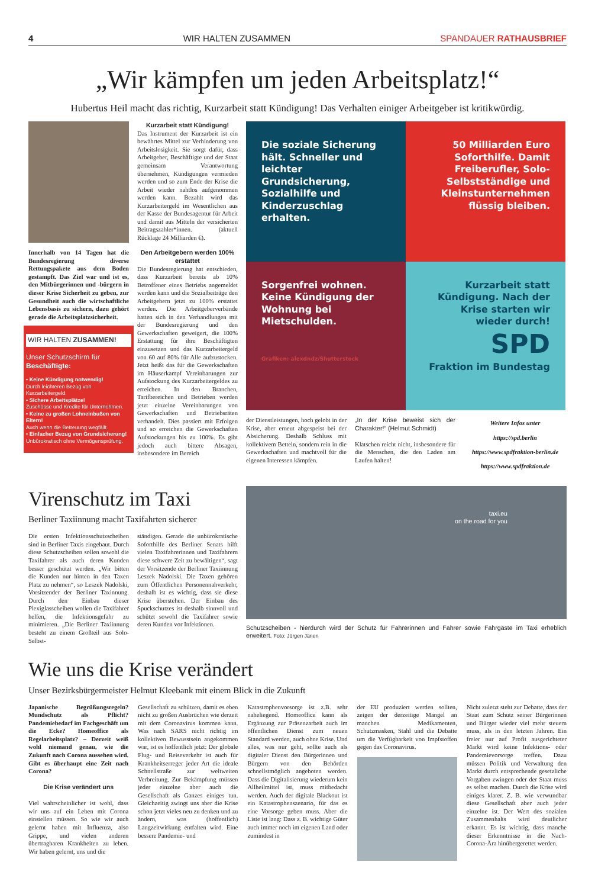4 WIR HALTEN ZUSAMMEN SPANDAUER RATHAUSBRIEF
„Wir kämpfen um jeden Arbeitsplatz!“
Hubertus Heil macht das richtig, Kurzarbeit statt Kündigung! Das Verhalten einiger Arbeitgeber ist kritikwürdig.
Innerhalb von 14 Tagen hat die Bundesregierung diverse Rettungspakete aus dem Boden gestampft. Das Ziel war und ist es, den Mitbürgerinnen und -bürgern in dieser Krise Sicherheit zu geben, zur Gesundheit auch die wirtschaftliche Lebensbasis zu sichern, dazu gehört gerade die Arbeitsplatzsicherheit.
WIR HALTEN ZUSAMMEN!
Unser Schutzschirm für Beschäftigte:
• Keine Kündigung notwendig!
Durch leichteren Bezug von Kurzarbeitergeld.
• Sichere Arbeitsplätze!
Zuschüsse und Kredite für Unternehmen.
• Keine zu großen Lohneinbußen von Eltern!
Auch wenn die Betreuung wegfällt.
• Einfacher Bezug von Grundsicherung!
Unbürokratisch ohne Vermögensprüfung.
Kurzarbeit statt Kündigung!
Das Instrument der Kurzarbeit ist ein bewährtes Mittel zur Verhinderung von Arbeitslosigkeit. Sie sorgt dafür, dass Arbeitgeber, Beschäftigte und der Staat gemeinsam Verantwortung übernehmen, Kündigungen vermieden werden und so zum Ende der Krise die Arbeit wieder nahtlos aufgenommen werden kann. Bezahlt wird das Kurzarbeitergeld im Wesentlichen aus der Kasse der Bundesagentur für Arbeit und damit aus Mitteln der versicherten Beitragszahler*innen. (aktuell Rücklage 24 Milliarden €).
Den Arbeitgebern werden 100% erstattet
Die Bundesregierung hat entschieden, dass Kurzarbeit bereits ab 10% Betroffener eines Betriebs angemeldet werden kann und die Sozialbeiträge den Arbeitgebern jetzt zu 100% erstattet werden. Die Arbeitgeberverbände hatten sich in den Verhandlungen mit der Bundesregierung und den Gewerkschaften geweigert, die 100% Erstattung für ihre Beschäftigten einzusetzen und das Kurzarbeitergeld von 60 auf 80% für Alle aufzustocken. Jetzt heißt das für die Gewerkschaften im Häuserkampf Vereinbarungen zur Aufstockung des Kurzarbeitergeldes zu erreichen. In den Branchen, Tarifbereichen und Betrieben werden jetzt einzelne Vereinbarungen von Gewerkschaften und Betriebsräten verhandelt. Dies passiert mit Erfolgen und so erreichen die Gewerkschaften Aufstockungen bis zu 100%. Es gibt jedoch auch bittere Absagen, insbesondere im Bereich
Die soziale Sicherung hält. Schneller und leichter Grundsicherung, Sozialhilfe und Kinderzuschlag erhalten.
50 Milliarden Euro Soforthilfe. Damit Freiberufler, Solo-Selbstständige und Kleinstunternehmen flüssig bleiben.
Sorgenfrei wohnen. Keine Kündigung der Wohnung bei Mietschulden.
Grafiken: alexdndz/Shutterstock
Kurzarbeit statt Kündigung. Nach der Krise starten wir wieder durch!
SPD
Fraktion im Bundestag
der Dienstleistungen, hoch gelobt in der Krise, aber erneut abgespeist bei der Absicherung. Deshalb Schluss mit kollektivem Betteln, sondern rein in die Gewerkschaften und machtvoll für die eigenen Interessen kämpfen.
„In der Krise beweist sich der Charakter!“ (Helmut Schmidt)
Klatschen reicht nicht, insbesondere für die Menschen, die den Laden am Laufen halten!
Weitere Infos unter
https://spd.berlin
https://www.spdfraktion-berlin.de
https://www.spdfraktion.de
Virenschutz im Taxi
Berliner Taxiinnung macht Taxifahrten sicherer
Die ersten Infektionsschutzscheiben sind in Berliner Taxis eingebaut. Durch diese Schutzscheiben sollen sowohl die Taxifahrer als auch deren Kunden besser geschützt werden. „Wir bitten die Kunden nur hinten in den Taxen Platz zu nehmen“, so Leszek Nadolski, Vorsitzender der Berliner Taxinnung. Durch den Einbau dieser Plexiglasscheiben wollen die Taxifahrer helfen, die Infektionsgefahr zu minimieren. „Die Berliner Taxiinnung besteht zu einem Großteil aus Solo-Selbst-
ständigen. Gerade die unbürokratische Soforthilfe des Berliner Senats hilft vielen Taxifahrerinnen und Taxifahrern diese schwere Zeit zu bewältigen“, sagt der Vorsitzende der Berliner Taxiinnung Leszek Nadolski. Die Taxen gehören zum Öffentlichen Personennahverkehr, deshalb ist es wichtig, dass sie diese Krise überstehen. Der Einbau des Spuckschutzes ist deshalb sinnvoll und schützt sowohl die Taxifahrer sowie deren Kunden vor Infektionen.
taxi.eu
on the road for you
Schutzscheiben - hierdurch wird der Schutz für Fahrerinnen und Fahrer sowie Fahrgäste im Taxi erheblich erweitert. Foto: Jürgen Jänen
Wie uns die Krise verändert
Unser Bezirksbürgermeister Helmut Kleebank mit einem Blick in die Zukunft
Japanische Begrüßungsregeln? Mundschutz als Pflicht? Pandemiebedarf im Fachgeschäft um die Ecke? Homeoffice als Regelarbeitsplatz? – Derzeit weiß wohl niemand genau, wie die Zukunft nach Corona aussehen wird. Gibt es überhaupt eine Zeit nach Corona?
Die Krise verändert uns
Viel wahrscheinlicher ist wohl, dass wir uns auf ein Leben mit Corona einstellen müssen. So wie wir auch gelernt haben mit Influenza, also Grippe, und vielen anderen übertragbaren Krankheiten zu leben. Wir haben gelernt, uns und die
Gesellschaft zu schützen, damit es eben nicht zu großen Ausbrüchen wie derzeit mit dem Coronavirus kommen kann. Was nach SARS nicht richtig im kollektiven Bewusstsein angekommen war, ist es hoffentlich jetzt: Der globale Flug- und Reiseverkehr ist auch für Krankheitserreger jeder Art die ideale Schnellstraße zur weltweiten Verbreitung. Zur Bekämpfung müssen jeder einzelne aber auch die Gesellschaft als Ganzes einiges tun. Gleichzeitig zwingt uns aber die Krise schon jetzt vieles neu zu denken und zu ändern, was (hoffentlich) Langzeitwirkung entfalten wird. Eine bessere Pandemie- und
Katastrophenvorsorge ist z.B. sehr naheliegend. Homeoffice kann als Ergänzung zur Präsenzarbeit auch im öffentlichen Dienst zum neuen Standard werden, auch ohne Krise. Und alles, was nur geht, sollte auch als digitaler Dienst den Bürgerinnen und Bürgern von den Behörden schnellstmöglich angeboten werden. Dass die Digitalisierung wiederum kein Allheilmittel ist, muss mitbedacht werden. Auch der digitale Blackout ist ein Katastrophenszenario, für das es eine Vorsorge geben muss. Aber die Liste ist lang: Dass z. B. wichtige Güter auch immer noch im eigenen Land oder zumindest in
der EU produziert werden sollten, zeigen der derzeitige Mangel an manchen Medikamenten, Schutzmasken, Stahl und die Debatte um die Verfügbarkeit von Impfstoffen gegen das Coronavirus.
Nicht zuletzt steht zur Debatte, dass der Staat zum Schutz seiner Bürgerinnen und Bürger wieder viel mehr steuern muss, als in den letzten Jahren. Ein freier nur auf Profit ausgerichteter Markt wird keine Infektions- oder Pandemievorsorge treffen. Dazu müssen Politik und Verwaltung den Markt durch entsprechende gesetzliche Vorgaben zwingen oder der Staat muss es selbst machen. Durch die Krise wird einiges klarer. Z. B. wie verwundbar diese Gesellschaft aber auch jeder einzelne ist. Der Wert des sozialen Zusammenhalts wird deutlicher erkannt. Es ist wichtig, dass manche dieser Erkenntnisse in die Nach-Corona-Ära hinübergerettet werden.